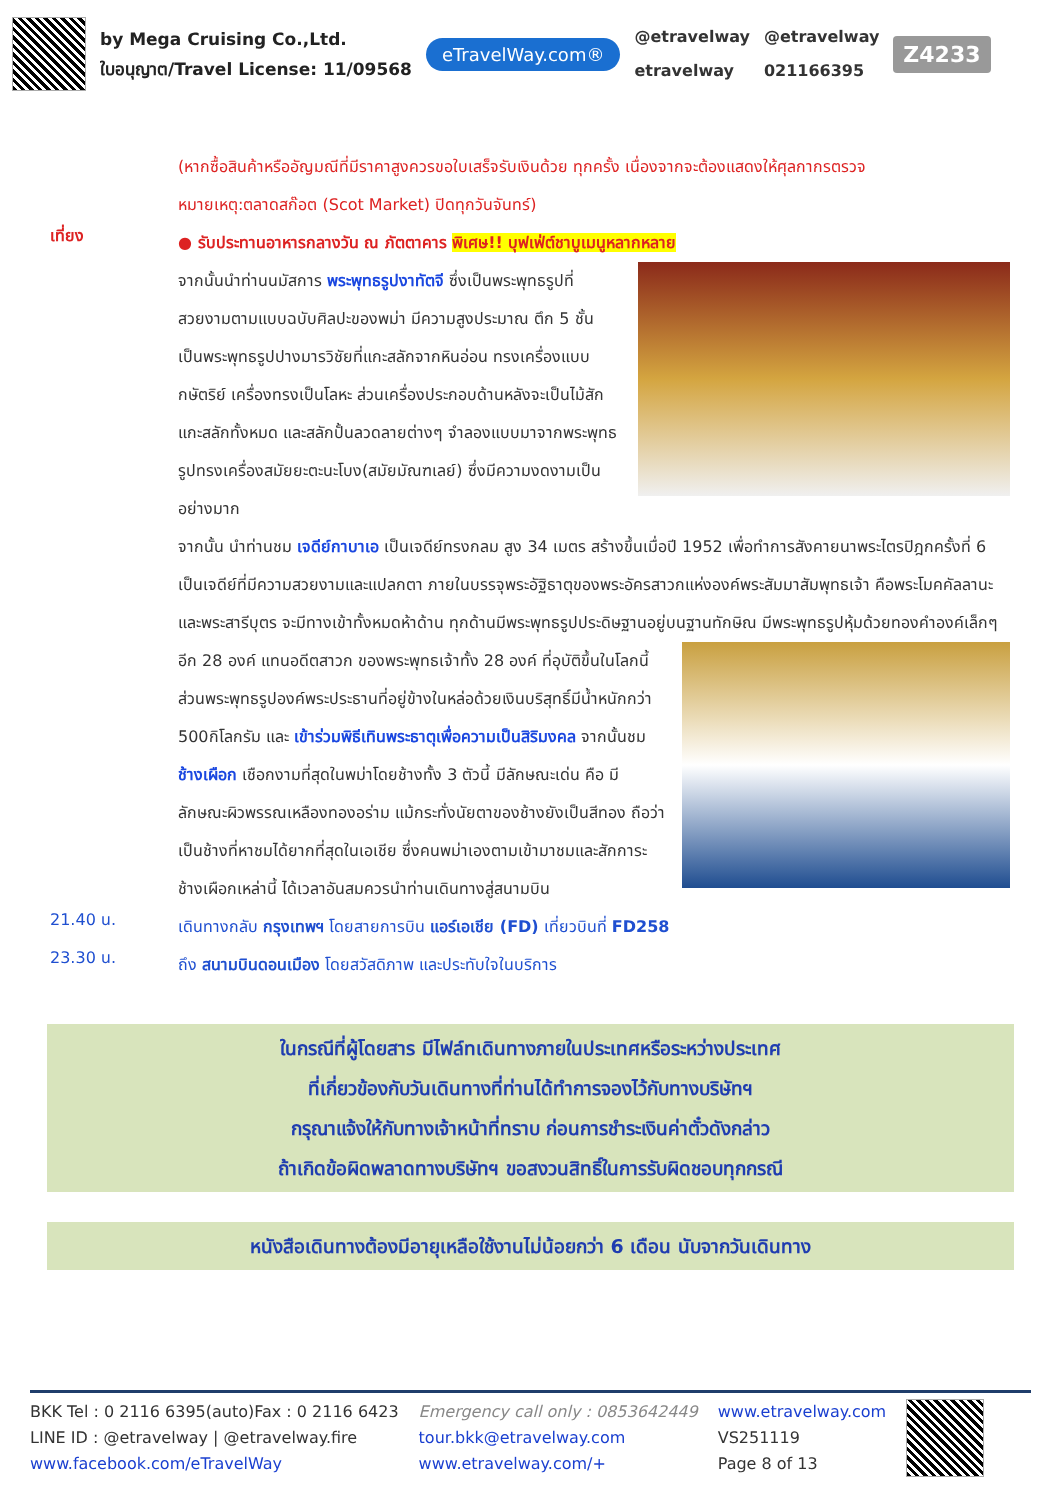by Mega Cruising Co.,Ltd.
ใบอนุญาต/Travel License: 11/09568
eTravelWay.com®
@etravelway
etravelway
@etravelway
021166395
Z4233
(หากซื้อสินค้าหรืออัญมณีที่มีราคาสูงควรขอใบเสร็จรับเงินด้วย ทุกครั้ง เนื่องจากจะต้องแสดงให้ศุลกากรตรวจ
หมายเหตุ:ตลาดสก๊อต (Scot Market) ปิดทุกวันจันทร์)
เที่ยง
● รับประทานอาหารกลางวัน ณ ภัตตาคาร พิเศษ!! บุฟเฟ่ต์ชาบูเมนูหลากหลาย
จากนั้นนำท่านนมัสการ พระพุทธรูปงาทัตจี ซึ่งเป็นพระพุทธรูปที่สวยงามตามแบบฉบับศิลปะของพม่า มีความสูงประมาณ ตึก 5 ชั้น เป็นพระพุทธรูปปางมารวิชัยที่แกะสลักจากหินอ่อน ทรงเครื่องแบบกษัตริย์ เครื่องทรงเป็นโลหะ ส่วนเครื่องประกอบด้านหลังจะเป็นไม้สักแกะสลักทั้งหมด และสลักปั้นลวดลายต่างๆ จำลองแบบมาจากพระพุทธรูปทรงเครื่องสมัยยะตะนะโบง(สมัยมัณฑเลย์) ซึ่งมีความงดงามเป็นอย่างมาก
จากนั้น นำท่านชม เจดีย์กาบาเอ เป็นเจดีย์ทรงกลม สูง 34 เมตร สร้างขึ้นเมื่อปี 1952 เพื่อทำการสังคายนาพระไตรปิฎกครั้งที่ 6 เป็นเจดีย์ที่มีความสวยงามและแปลกตา ภายในบรรจุพระอัฐิธาตุของพระอัครสาวกแห่งองค์พระสัมมาสัมพุทธเจ้า คือพระโมคคัลลานะและพระสารีบุตร จะมีทางเข้าทั้งหมดห้าด้าน ทุกด้านมีพระพุทธรูปประดิษฐานอยู่บนฐานทักษิณ มีพระพุทธรูปหุ้มด้วยทองคำองค์เล็กๆอีก 28 องค์ แทนอดีตสาวก
ของพระพุทธเจ้าทั้ง 28 องค์ ที่อุบัติขึ้นในโลกนี้ ส่วนพระพุทธรูปองค์พระประธานที่อยู่ข้างในหล่อด้วยเงินบริสุทธิ์มีน้ำหนักกว่า 500กิโลกรัม และ เข้าร่วมพิธีเทินพระธาตุเพื่อความเป็นสิริมงคล จากนั้นชม ช้างเผือก เชือกงามที่สุดในพม่าโดยช้างทั้ง 3 ตัวนี้ มีลักษณะเด่น คือ มีลักษณะผิวพรรณเหลืองทองอร่าม แม้กระทั่งนัยตาของช้างยังเป็นสีทอง ถือว่าเป็นช้างที่หาชมได้ยากที่สุดในเอเชีย ซึ่งคนพม่าเองตามเข้ามาชมและสักการะช้างเผือกเหล่านี้ ได้เวลาอันสมควรนำท่านเดินทางสู่สนามบิน
21.40 น.
เดินทางกลับ กรุงเทพฯ โดยสายการบิน แอร์เอเชีย (FD) เที่ยวบินที่ FD258
23.30 น.
ถึง สนามบินดอนเมือง โดยสวัสดิภาพ และประทับใจในบริการ
ในกรณีที่ผู้โดยสาร มีไฟล์ทเดินทางภายในประเทศหรือระหว่างประเทศ
ที่เกี่ยวข้องกับวันเดินทางที่ท่านได้ทำการจองไว้กับทางบริษัทฯ
กรุณาแจ้งให้กับทางเจ้าหน้าที่ทราบ ก่อนการชำระเงินค่าตั๋วดังกล่าว
ถ้าเกิดข้อผิดพลาดทางบริษัทฯ ขอสงวนสิทธิ์ในการรับผิดชอบทุกกรณี
หนังสือเดินทางต้องมีอายุเหลือใช้งานไม่น้อยกว่า 6 เดือน นับจากวันเดินทาง
BKK Tel : 0 2116 6395(auto)Fax : 0 2116 6423
LINE ID : @etravelway | @etravelway.fire
www.facebook.com/eTravelWay
Emergency call only : 0853642449
tour.bkk@etravelway.com
www.etravelway.com/+
www.etravelway.com
VS251119
Page 8 of 13